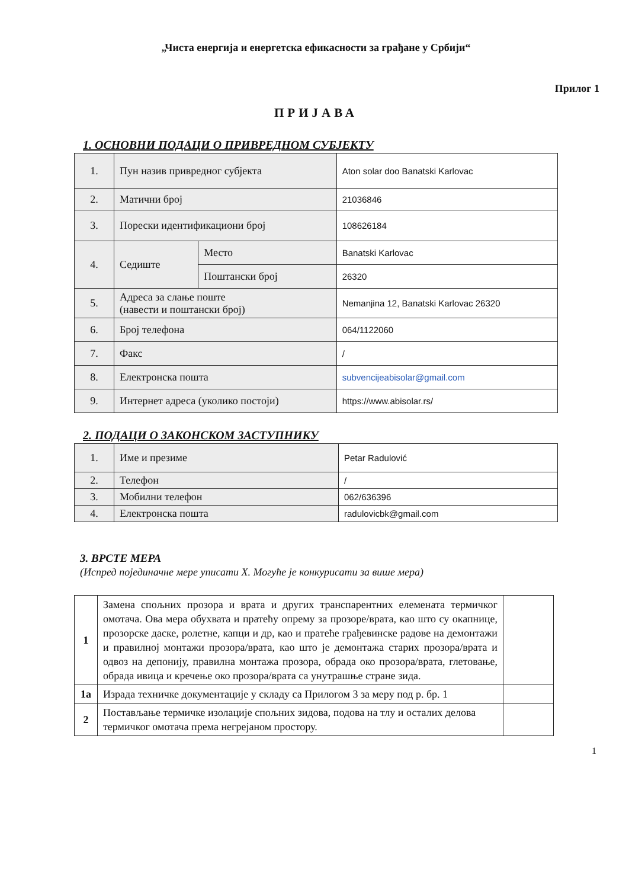„Чиста енергија и енергетска ефикасности за грађане у Србији“
Прилог 1
ПРИЈАВА
1. ОСНОВНИ ПОДАЦИ О ПРИВРЕДНОМ СУБЈЕКТУ
| 1. | Пун назив привредног субјекта | | Aton solar doo Banatski Karlovac |
| 2. | Матични број | | 21036846 |
| 3. | Порески идентификациони број | | 108626184 |
| 4. | Седиште | Место | Banatski Karlovac |
| | | Поштански број | 26320 |
| 5. | Адреса за слање поште (навести и поштански број) | | Nemanjina 12, Banatski Karlovac 26320 |
| 6. | Број телефона | | 064/1122060 |
| 7. | Факс | | / |
| 8. | Електронска пошта | | subvencijeabisolar@gmail.com |
| 9. | Интернет адреса (уколико постоји) | | https://www.abisolar.rs/ |
2. ПОДАЦИ О ЗАКОНСКОМ ЗАСТУПНИКУ
| 1. | Име и презиме | Petar Radulović |
| 2. | Телефон | / |
| 3. | Мобилни телефон | 062/636396 |
| 4. | Електронска пошта | radulovicbk@gmail.com |
3. ВРСТЕ МЕРА
(Испред појединачне мере уписати X. Могуће је конкурисати за више мера)
| 1 | Замена спољних прозора и врата и других транспарентних елемената термичког омотача. Ова мера обухвата и пратећу опрему за прозоре/врата, као што су окапнице, прозорске даске, ролетне, капци и др, као и пратеће грађевинске радове на демонтажи и правилној монтажи прозора/врата, као што је демонтажа старих прозора/врата и одвоз на депонију, правилна монтажа прозора, обрада око прозора/врата, глетовање, обрада ивица и кречење око прозора/врата са унутрашње стране зида. | |
| 1а | Израда техничке документације у складу са Прилогом 3 за меру под р. бр. 1 | |
| 2 | Постављање термичке изолације спољних зидова, подова на тлу и осталих делова термичког омотача према негрејаном простору. | |
1